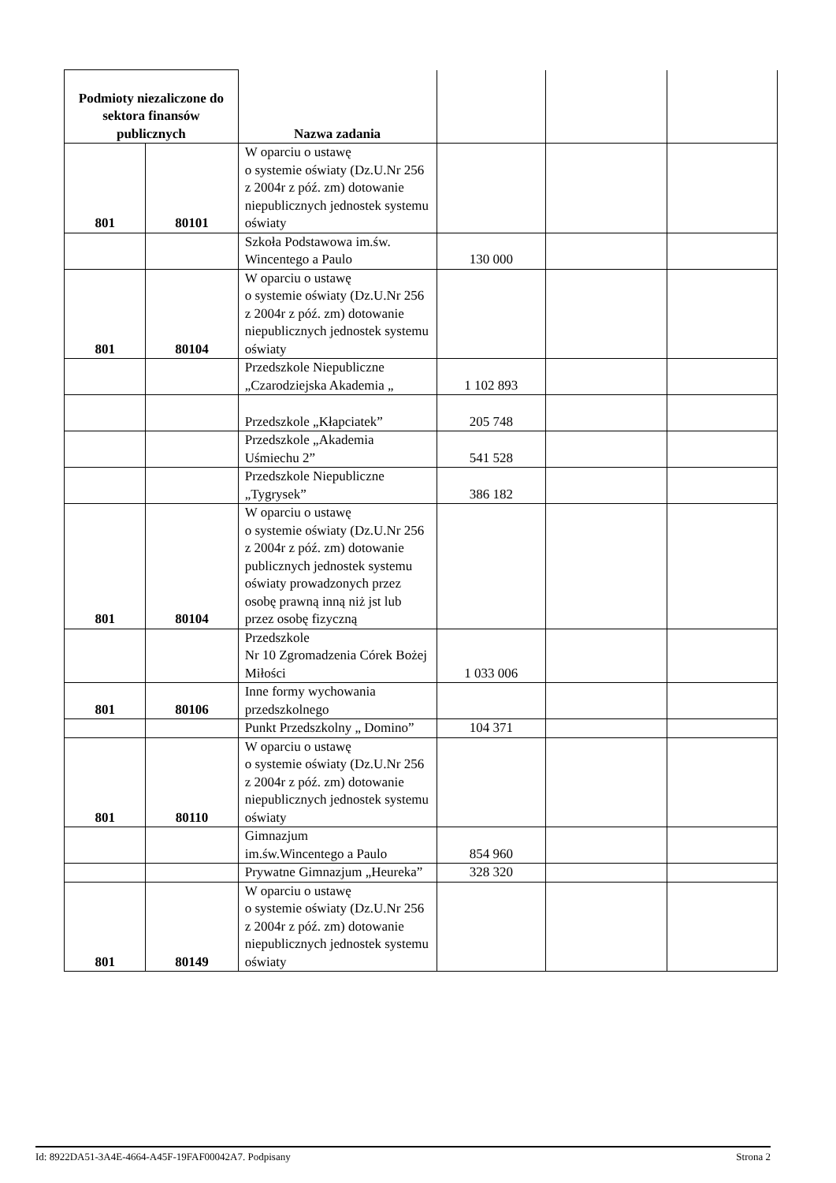| Podmioty niezaliczone do sektora finansów publicznych | | Nazwa zadania | | | |
| --- | --- | --- | --- | --- | --- |
| 801 | 80101 | W oparciu o ustawę o systemie oświaty (Dz.U.Nr 256 z 2004r z póź. zm) dotowanie niepublicznych jednostek systemu oświaty | | | |
| | | Szkoła Podstawowa im.św. Wincentego a Paulo | 130 000 | | |
| 801 | 80104 | W oparciu o ustawę o systemie oświaty (Dz.U.Nr 256 z 2004r z póź. zm) dotowanie niepublicznych jednostek systemu oświaty | | | |
| | | Przedszkole Niepubliczne „Czarodziejska Akademia „ | 1 102 893 | | |
| | | Przedszkole „Kłapciatek” | 205 748 | | |
| | | Przedszkole „Akademia Uśmiechu 2” | 541 528 | | |
| | | Przedszkole Niepubliczne „Tygrysek” | 386 182 | | |
| 801 | 80104 | W oparciu o ustawę o systemie oświaty (Dz.U.Nr 256 z 2004r z póź. zm) dotowanie publicznych jednostek systemu oświaty prowadzonych przez osobę prawną inną niż jst lub przez osobę fizyczną | | | |
| | | Przedszkole Nr 10 Zgromadzenia Córek Bożej Miłości | 1 033 006 | | |
| 801 | 80106 | Inne formy wychowania przedszkolnego | | | |
| | | Punkt Przedszkolny „ Domino” | 104 371 | | |
| 801 | 80110 | W oparciu o ustawę o systemie oświaty (Dz.U.Nr 256 z 2004r z póź. zm) dotowanie niepublicznych jednostek systemu oświaty | | | |
| | | Gimnazjum im.św.Wincentego a Paulo | 854 960 | | |
| | | Prywatne Gimnazjum „Heureka” | 328 320 | | |
| 801 | 80149 | W oparciu o ustawę o systemie oświaty (Dz.U.Nr 256 z 2004r z póź. zm) dotowanie niepublicznych jednostek systemu oświaty | | | |
Id: 8922DA51-3A4E-4664-A45F-19FAF00042A7. Podpisany Strona 2